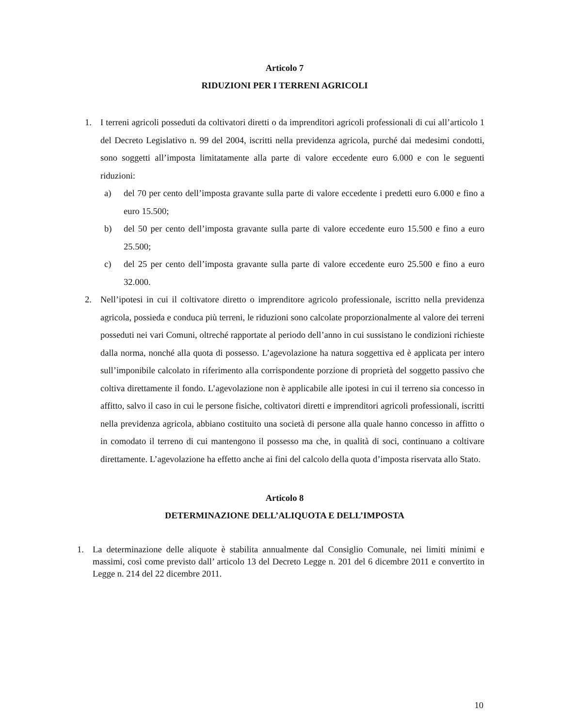Articolo 7
RIDUZIONI PER I TERRENI AGRICOLI
1. I terreni agricoli posseduti da coltivatori diretti o da imprenditori agricoli professionali di cui all’articolo 1 del Decreto Legislativo n. 99 del 2004, iscritti nella previdenza agricola, purché dai medesimi condotti, sono soggetti all’imposta limitatamente alla parte di valore eccedente euro 6.000 e con le seguenti riduzioni:
a) del 70 per cento dell’imposta gravante sulla parte di valore eccedente i predetti euro 6.000 e fino a euro 15.500;
b) del 50 per cento dell’imposta gravante sulla parte di valore eccedente euro 15.500 e fino a euro 25.500;
c) del 25 per cento dell’imposta gravante sulla parte di valore eccedente euro 25.500 e fino a euro 32.000.
2. Nell’ipotesi in cui il coltivatore diretto o imprenditore agricolo professionale, iscritto nella previdenza agricola, possieda e conduca più terreni, le riduzioni sono calcolate proporzionalmente al valore dei terreni posseduti nei vari Comuni, oltreché rapportate al periodo dell’anno in cui sussistano le condizioni richieste dalla norma, nonché alla quota di possesso. L’agevolazione ha natura soggettiva ed è applicata per intero sull’imponibile calcolato in riferimento alla corrispondente porzione di proprietà del soggetto passivo che coltiva direttamente il fondo. L’agevolazione non è applicabile alle ipotesi in cui il terreno sia concesso in affitto, salvo il caso in cui le persone fisiche, coltivatori diretti e imprenditori agricoli professionali, iscritti nella previdenza agricola, abbiano costituito una società di persone alla quale hanno concesso in affitto o in comodato il terreno di cui mantengono il possesso ma che, in qualità di soci, continuano a coltivare direttamente. L’agevolazione ha effetto anche ai fini del calcolo della quota d’imposta riservata allo Stato.
Articolo 8
DETERMINAZIONE DELL’ALIQUOTA E DELL’IMPOSTA
1. La determinazione delle aliquote è stabilita annualmente dal Consiglio Comunale, nei limiti minimi e massimi, così come previsto dall’ articolo 13 del Decreto Legge n. 201 del 6 dicembre 2011 e convertito in Legge n. 214 del 22 dicembre 2011.
10